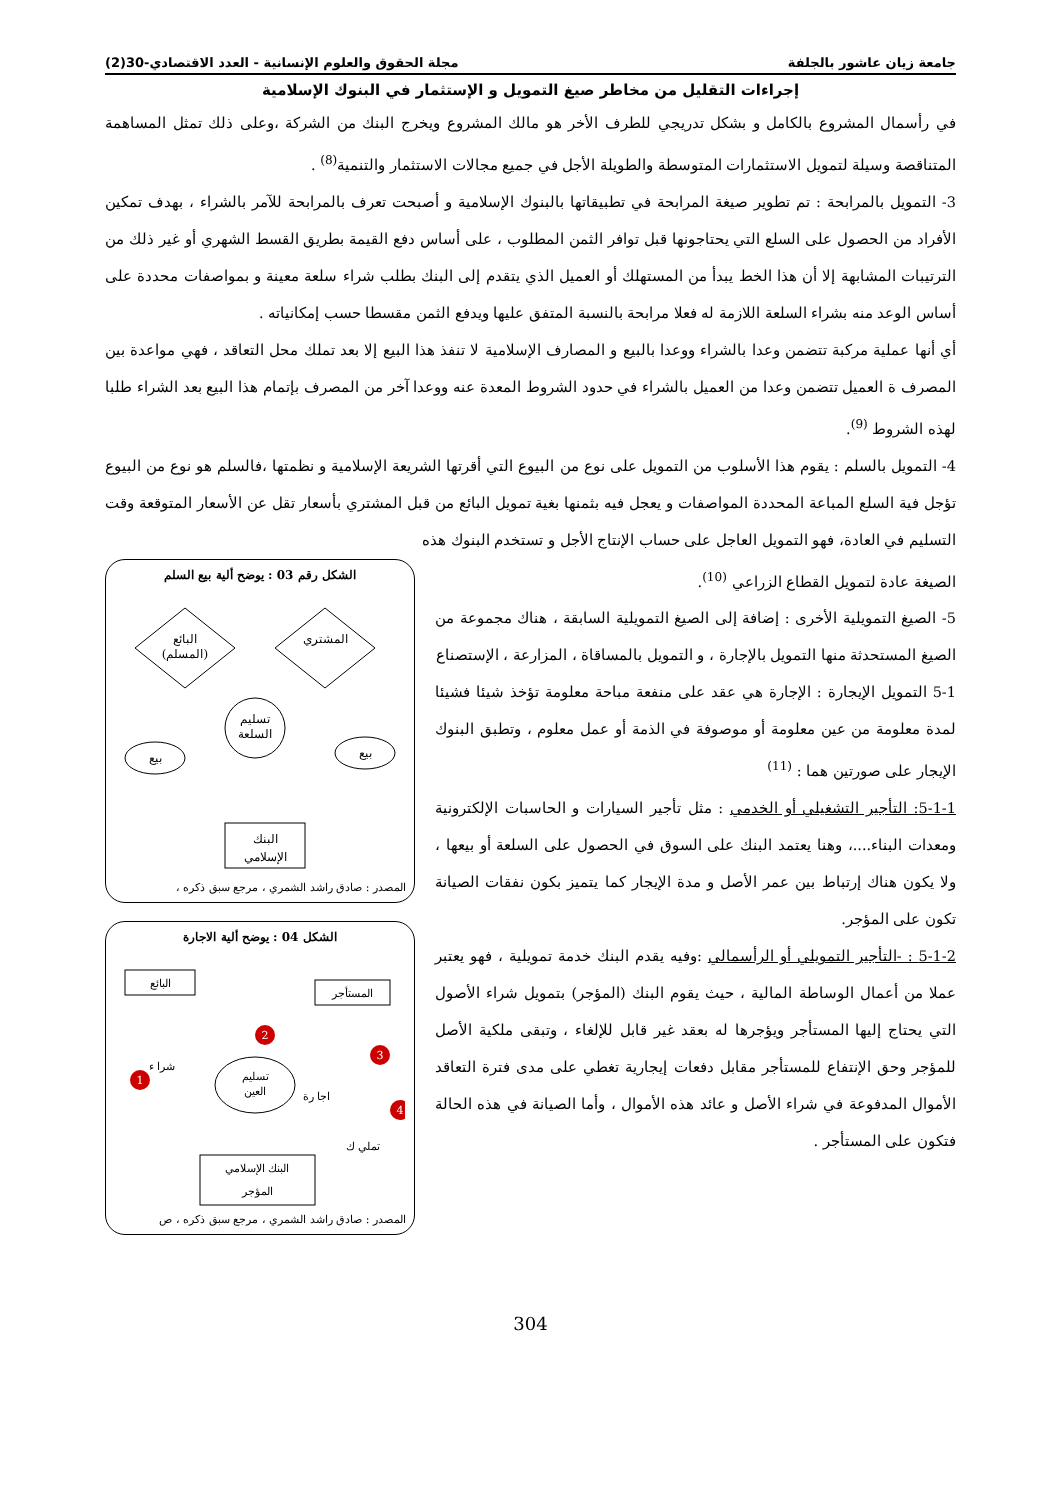جامعة زيان عاشور بالجلفة مجلة الحقوق والعلوم الإنسانية - العدد الاقتصادي-30(2)
إجراءات التقليل من مخاطر صيغ التمويل و الإستثمار في البنوك الإسلامية
في رأسمال المشروع بالكامل و بشكل تدريجي للطرف الأخر هو مالك المشروع ويخرج البنك من الشركة ،وعلى ذلك تمثل المساهمة المتناقصة وسيلة لتمويل الاستثمارات المتوسطة والطويلة الأجل في جميع مجالات الاستثمار والتنمية<sup>(8)</sup> .
3- التمويل بالمرابحة : تم تطوير صيغة المرابحة في تطبيقاتها بالبنوك الإسلامية و أصبحت تعرف بالمرابحة للآمر بالشراء ، بهدف تمكين الأفراد من الحصول على السلع التي يحتاجونها قبل توافر الثمن المطلوب ، على أساس دفع القيمة بطريق القسط الشهري أو غير ذلك من الترتيبات المشابهة إلا أن هذا الخط يبدأ من المستهلك أو العميل الذي يتقدم إلى البنك بطلب شراء سلعة معينة و بمواصفات محددة على أساس الوعد منه بشراء السلعة اللازمة له فعلا مرابحة بالنسبة المتفق عليها ويدفع الثمن مقسطا حسب إمكانياته .
أي أنها عملية مركبة تتضمن وعدا بالشراء ووعدا بالبيع و المصارف الإسلامية لا تنفذ هذا البيع إلا بعد تملك محل التعاقد ، فهي مواعدة بين المصرف ة العميل تتضمن وعدا من العميل بالشراء في حدود الشروط المعدة عنه ووعدا آخر من المصرف بإتمام هذا البيع بعد الشراء طلبا لهذه الشروط <sup>(9)</sup>.
4- التمويل بالسلم : يقوم هذا الأسلوب من التمويل على نوع من البيوع التي أقرتها الشريعة الإسلامية و نظمتها ،فالسلم هو نوع من البيوع تؤجل فية السلع المباعة المحددة المواصفات و يعجل فيه بثمنها بغية تمويل البائع من قبل المشتري بأسعار تقل عن الأسعار المتوقعة وقت التسليم في العادة، فهو التمويل العاجل على حساب الإنتاج الأجل و تستخدم البنوك هذه
الصيغة عادة لتمويل القطاع الزراعي <sup>(10)</sup>.
5- الصيغ التمويلية الأخرى : إضافة إلى الصيغ التمويلية السابقة ، هناك مجموعة من الصيغ المستحدثة منها التمويل بالإجارة ، و التمويل بالمساقاة ، المزارعة ، الإستصناع
5-1 التمويل الإيجارة : الإجارة هي عقد على منفعة مباحة معلومة تؤخذ شيئا فشيئا لمدة معلومة من عين معلومة أو موصوفة في الذمة أو عمل معلوم ، وتطبق البنوك الإيجار على صورتين هما : <sup>(11)</sup>
5-1-1: التأجير التشغيلي أو الخدمي : مثل تأجير السيارات و الحاسبات الإلكترونية ومعدات البناء....، وهنا يعتمد البنك على السوق في الحصول على السلعة أو بيعها ، ولا يكون هناك إرتباط بين عمر الأصل و مدة الإيجار كما يتميز بكون نفقات الصيانة تكون على المؤجر.
5-1-2 : -التأجير التمويلي أو الرأسمالي :وفيه يقدم البنك خدمة تمويلية ، فهو يعتبر عملا من أعمال الوساطة المالية ، حيث يقوم البنك (المؤجر) بتمويل شراء الأصول التي يحتاج إليها المستأجر ويؤجرها له بعقد غير قابل للإلغاء ، وتبقى ملكية الأصل للمؤجر وحق الإنتفاع للمستأجر مقابل دفعات إيجارية تغطي على مدى فترة التعاقد الأموال المدفوعة في شراء الأصل و عائد هذه الأموال ، وأما الصيانة في هذه الحالة فتكون على المستأجر .
الشكل رقم 03 : يوضح ألية بيع السلم
المشتري
البائع
(المسلم)
تسليم
السلعة
بيع
بيع
البنك
الإسلامي
المصدر : صادق راشد الشمري ، مرجع سبق ذكره ،
الشكل 04 : يوضح ألية الاجارة
المستأجر
البائع
تسليم
العين
البنك الإسلامي
المؤجر
1
2
3
4
شرا ء
اجا رة
تملي ك
المصدر : صادق راشد الشمري ، مرجع سبق ذكره ، ص
304